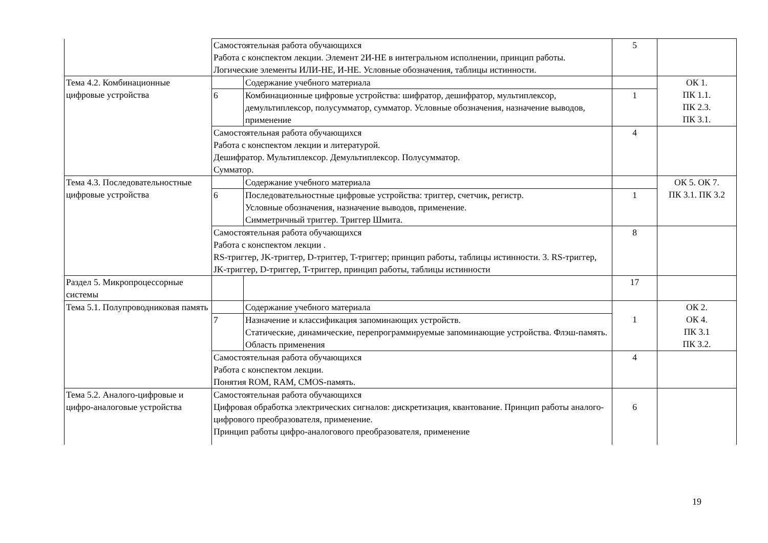| | Самостоятельная работа обучающихся Работа с конспектом лекции. Элемент 2И-НЕ в интегральном исполнении, принцип работы. Логические элементы ИЛИ-НЕ, И-НЕ. Условные обозначения, таблицы истинности. | | 5 | |
| Тема 4.2. Комбинационные цифровые устройства | | Содержание учебного материала | | ОК 1. ПК 1.1. ПК 2.3. ПК 3.1. |
| | 6 | Комбинационные цифровые устройства: шифратор, дешифратор, мультиплексор, демультиплексор, полусумматор, сумматор. Условные обозначения, назначение выводов, применение | 1 | |
| | Самостоятельная работа обучающихся Работа с конспектом лекции и литературой. Дешифратор. Мультиплексор. Демультиплексор. Полусумматор. Сумматор. | | 4 | |
| Тема 4.3. Последовательностные цифровые устройства | | Содержание учебного материала | | ОК 5. ОК 7. ПК 3.1. ПК 3.2 |
| | 6 | Последовательностные цифровые устройства: триггер, счетчик, регистр. Условные обозначения, назначение выводов, применение. Симметричный триггер. Триггер Шмита. | 1 | |
| | Самостоятельная работа обучающихся Работа с конспектом лекции . RS-триггер, JK-триггер, D-триггер, T-триггер; принцип работы, таблицы истинности. 3. RS-триггер, JK-триггер, D-триггер, T-триггер, принцип работы, таблицы истинности | | 8 | |
| Раздел 5. Микропроцессорные системы | | | 17 | |
| Тема 5.1. Полупроводниковая память | | Содержание учебного материала | 1 | ОК 2. ОК 4. ПК 3.1 ПК 3.2. |
| | 7 | Назначение и классификация запоминающих устройств. Статические, динамические, перепрограммируемые запоминающие устройства. Флэш-память. Область применения | | |
| | Самостоятельная работа обучающихся Работа с конспектом лекции. Понятия ROM, RAM, CMOS-память. | | 4 | |
| Тема 5.2. Аналого-цифровые и цифро-аналоговые устройства | Самостоятельная работа обучающихся Цифровая обработка электрических сигналов: дискретизация, квантование. Принцип работы аналого-цифрового преобразователя, применение. Принцип работы цифро-аналогового преобразователя, применение | | 6 | |
19